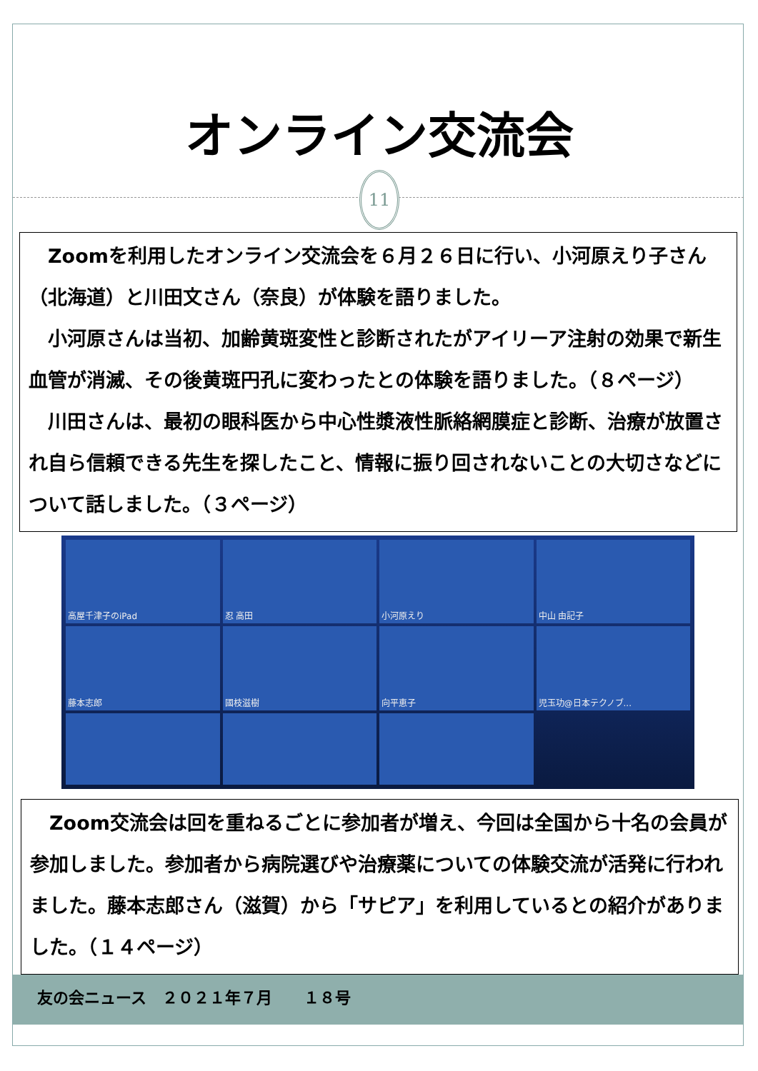オンライン交流会
11
Zoomを利用したオンライン交流会を６月２６日に行い、小河原えり子さん（北海道）と川田文さん（奈良）が体験を語りました。
小河原さんは当初、加齢黄斑変性と診断されたがアイリーア注射の効果で新生血管が消滅、その後黄斑円孔に変わったとの体験を語りました。（８ページ）
川田さんは、最初の眼科医から中心性漿液性脈絡網膜症と診断、治療が放置され自ら信頼できる先生を探したこと、情報に振り回されないことの大切さなどについて話しました。（３ページ）
高屋千津子のiPad
忍 高田
小河原えり
中山 由記子
藤本志郎
國枝滋樹
向平恵子
児玉功@日本テクノブ...
Zoom交流会は回を重ねるごとに参加者が増え、今回は全国から十名の会員が参加しました。参加者から病院選びや治療薬についての体験交流が活発に行われました。藤本志郎さん（滋賀）から「サピア」を利用しているとの紹介がありました。（１４ページ）
友の会ニュース　２０２１年７月　　１８号